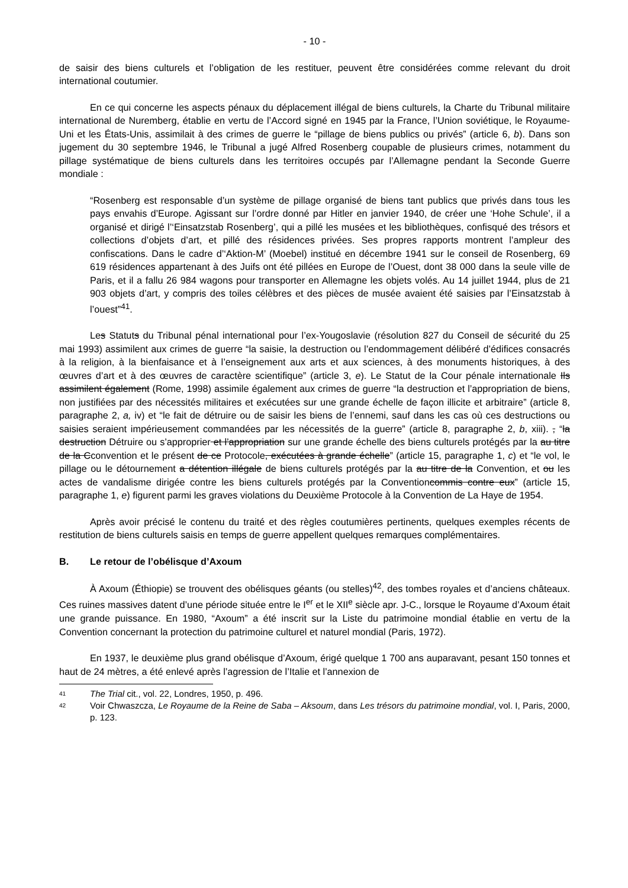- 10 -
de saisir des biens culturels et l’obligation de les restituer, peuvent être considérées comme relevant du droit international coutumier.
En ce qui concerne les aspects pénaux du déplacement illégal de biens culturels, la Charte du Tribunal militaire international de Nuremberg, établie en vertu de l’Accord signé en 1945 par la France, l’Union soviétique, le Royaume-Uni et les États-Unis, assimilait à des crimes de guerre le “pillage de biens publics ou privés” (article 6, b). Dans son jugement du 30 septembre 1946, le Tribunal a jugé Alfred Rosenberg coupable de plusieurs crimes, notamment du pillage systématique de biens culturels dans les territoires occupés par l’Allemagne pendant la Seconde Guerre mondiale :
“Rosenberg est responsable d’un système de pillage organisé de biens tant publics que privés dans tous les pays envahis d’Europe. Agissant sur l’ordre donné par Hitler en janvier 1940, de créer une ‘Hohe Schule’, il a organisé et dirigé l’‘Einsatzstab Rosenberg’, qui a pillé les musées et les bibliothèques, confisqué des trésors et collections d’objets d’art, et pillé des résidences privées. Ses propres rapports montrent l’ampleur des confiscations. Dans le cadre d’‘Aktion-M’ (Moebel) institué en décembre 1941 sur le conseil de Rosenberg, 69 619 résidences appartenant à des Juifs ont été pillées en Europe de l’Ouest, dont 38 000 dans la seule ville de Paris, et il a fallu 26 984 wagons pour transporter en Allemagne les objets volés. Au 14 juillet 1944, plus de 21 903 objets d’art, y compris des toiles célèbres et des pièces de musée avaient été saisies par l’Einsatzstab à l’ouest”<sup>41</sup>.
Les Statuts du Tribunal pénal international pour l’ex-Yougoslavie (résolution 827 du Conseil de sécurité du 25 mai 1993) assimilent aux crimes de guerre “la saisie, la destruction ou l’endommagement délibéré d’édifices consacrés à la religion, à la bienfaisance et à l’enseignement aux arts et aux sciences, à des monuments historiques, à des œuvres d’art et à des œuvres de caractère scientifique” (article 3, e). Le Statut de la Cour pénale internationale Ils assimilent également (Rome, 1998) assimile également aux crimes de guerre “la destruction et l’appropriation de biens, non justifiées par des nécessités militaires et exécutées sur une grande échelle de façon illicite et arbitraire” (article 8, paragraphe 2, a, iv) et “le fait de détruire ou de saisir les biens de l’ennemi, sauf dans les cas où ces destructions ou saisies seraient impérieusement commandées par les nécessités de la guerre” (article 8, paragraphe 2, b, xiii). , “la destruction Détruire ou s’approprier et l’appropriation sur une grande échelle des biens culturels protégés par la au titre de la Cconvention et le présent de ce Protocole, exécutées à grande échelle” (article 15, paragraphe 1, c) et “le vol, le pillage ou le détournement a détention illégale de biens culturels protégés par la au titre de la Convention, et ou les actes de vandalisme dirigée contre les biens culturels protégés par la Conventioncommis contre eux” (article 15, paragraphe 1, e) figurent parmi les graves violations du Deuxième Protocole à la Convention de La Haye de 1954.
Après avoir précisé le contenu du traité et des règles coutumières pertinents, quelques exemples récents de restitution de biens culturels saisis en temps de guerre appellent quelques remarques complémentaires.
B. Le retour de l’obélisque d’Axoum
À Axoum (Éthiopie) se trouvent des obélisques géants (ou stelles)<sup>42</sup>, des tombes royales et d’anciens châteaux. Ces ruines massives datent d’une période située entre le I<sup>er</sup> et le XII<sup>e</sup> siècle apr. J-C., lorsque le Royaume d’Axoum était une grande puissance. En 1980, “Axoum” a été inscrit sur la Liste du patrimoine mondial établie en vertu de la Convention concernant la protection du patrimoine culturel et naturel mondial (Paris, 1972).
En 1937, le deuxième plus grand obélisque d’Axoum, érigé quelque 1 700 ans auparavant, pesant 150 tonnes et haut de 24 mètres, a été enlevé après l’agression de l’Italie et l’annexion de
41 The Trial cit., vol. 22, Londres, 1950, p. 496.
42 Voir Chwaszcza, Le Royaume de la Reine de Saba – Aksoum, dans Les trésors du patrimoine mondial, vol. I, Paris, 2000, p. 123.